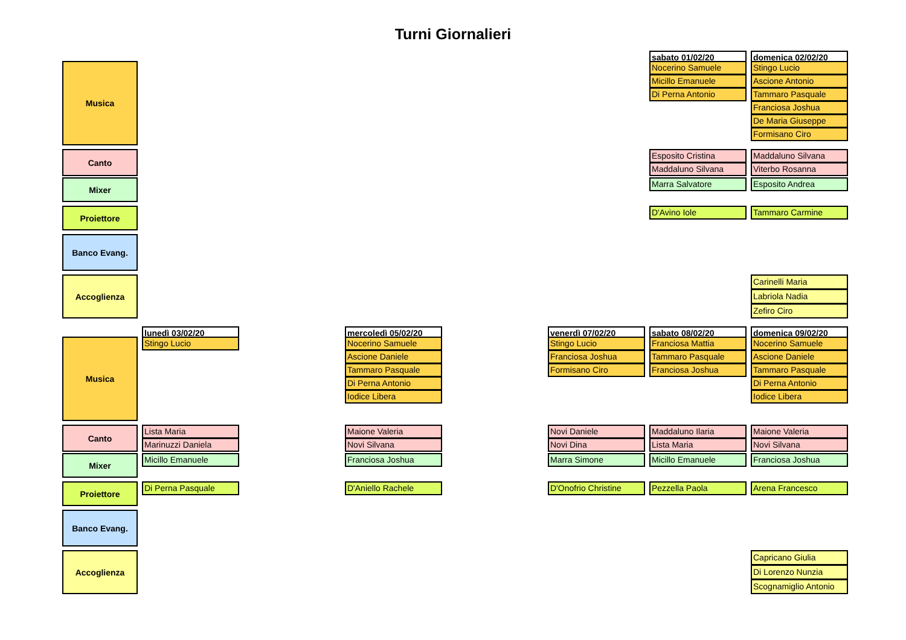Turni Giornalieri
sabato 01/02/20
domenica 02/02/20
Musica
Nocerino Samuele
Micillo Emanuele
Di Perna Antonio
Stingo Lucio
Ascione Antonio
Tammaro Pasquale
Franciosa Joshua
De Maria Giuseppe
Formisano Ciro
Canto
Esposito Cristina
Maddaluno Silvana
Maddaluno Silvana
Viterbo Rosanna
Mixer
Marra Salvatore
Esposito Andrea
Proiettore
D'Avino Iole
Tammaro Carmine
Banco Evang.
Accoglienza
Carinelli Maria
Labriola Nadia
Zefiro Ciro
lunedì 03/02/20
mercoledì 05/02/20
venerdì 07/02/20
sabato 08/02/20
domenica 09/02/20
Musica
Stingo Lucio
Nocerino Samuele
Ascione Daniele
Tammaro Pasquale
Di Perna Antonio
Iodice Libera
Stingo Lucio
Franciosa Joshua
Formisano Ciro
Franciosa Mattia
Tammaro Pasquale
Franciosa Joshua
Nocerino Samuele
Ascione Daniele
Tammaro Pasquale
Di Perna Antonio
Iodice Libera
Canto
Lista Maria
Marinuzzi Daniela
Maione Valeria
Novi Silvana
Novi Daniele
Novi Dina
Maddaluno Ilaria
Lista Maria
Maione Valeria
Novi Silvana
Mixer
Micillo Emanuele
Franciosa Joshua
Marra Simone
Micillo Emanuele
Franciosa Joshua
Proiettore
Di Perna Pasquale
D'Aniello Rachele
D'Onofrio Christine
Pezzella Paola
Arena Francesco
Banco Evang.
Accoglienza
Capricano Giulia
Di Lorenzo Nunzia
Scognamiglio Antonio